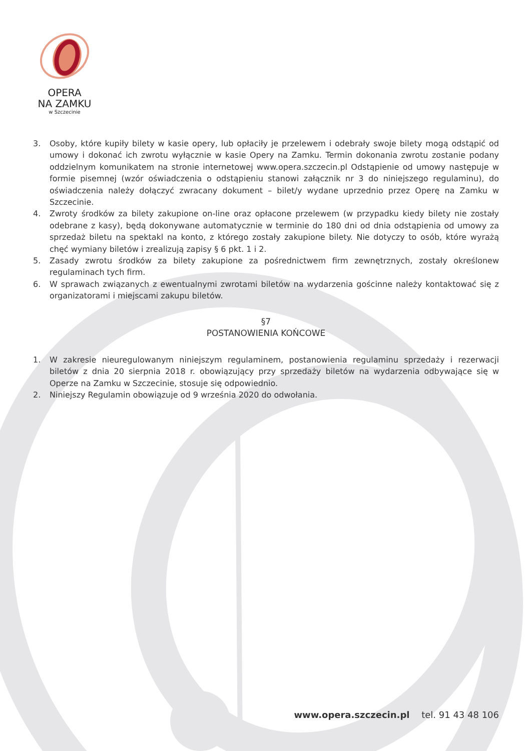OPERA
NA ZAMKU
w Szczecinie
3. Osoby, które kupiły bilety w kasie opery, lub opłaciły je przelewem i odebrały swoje bilety mogą odstąpić od umowy i dokonać ich zwrotu wyłącznie w kasie Opery na Zamku. Termin dokonania zwrotu zostanie podany oddzielnym komunikatem na stronie internetowej www.opera.szczecin.pl Odstąpienie od umowy następuje w formie pisemnej (wzór oświadczenia o odstąpieniu stanowi załącznik nr 3 do niniejszego regulaminu), do oświadczenia należy dołączyć zwracany dokument – bilet/y wydane uprzednio przez Operę na Zamku w Szczecinie.
4. Zwroty środków za bilety zakupione on-line oraz opłacone przelewem (w przypadku kiedy bilety nie zostały odebrane z kasy), będą dokonywane automatycznie w terminie do 180 dni od dnia odstąpienia od umowy za sprzedaż biletu na spektakl na konto, z którego zostały zakupione bilety. Nie dotyczy to osób, które wyrażą chęć wymiany biletów i zrealizują zapisy § 6 pkt. 1 i 2.
5. Zasady zwrotu środków za bilety zakupione za pośrednictwem firm zewnętrznych, zostały określonew regulaminach tych firm.
6. W sprawach związanych z ewentualnymi zwrotami biletów na wydarzenia gościnne należy kontaktować się z organizatorami i miejscami zakupu biletów.
§7
POSTANOWIENIA KOŃCOWE
1. W zakresie nieuregulowanym niniejszym regulaminem, postanowienia regulaminu sprzedaży i rezerwacji biletów z dnia 20 sierpnia 2018 r. obowiązujący przy sprzedaży biletów na wydarzenia odbywające się w Operze na Zamku w Szczecinie, stosuje się odpowiednio.
2. Niniejszy Regulamin obowiązuje od 9 września 2020 do odwołania.
www.opera.szczecin.pl tel. 91 43 48 106